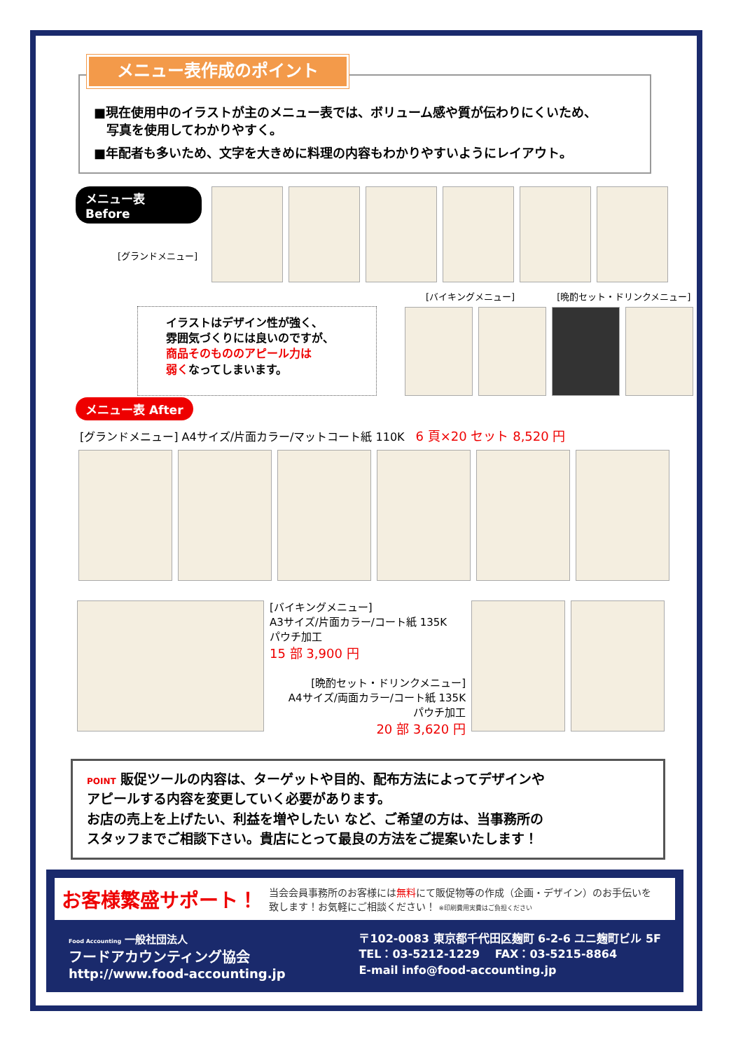メニュー表作成のポイント
■現在使用中のイラストが主のメニュー表では、ボリューム感や質が伝わりにくいため、
　写真を使用してわかりやすく。
■年配者も多いため、文字を大きめに料理の内容もわかりやすいようにレイアウト。
メニュー表 Before
[グランドメニュー]
イラストはデザイン性が強く、
雰囲気づくりには良いのですが、
商品そのもののアピール力は
弱くなってしまいます。
[バイキングメニュー] [晩酌セット・ドリンクメニュー]
メニュー表 After
[グランドメニュー] A4サイズ/片面カラー/マットコート紙 110K　6 頁×20 セット 8,520 円
[バイキングメニュー]
A3サイズ/片面カラー/コート紙 135K
パウチ加工
15 部 3,900 円
[晩酌セット・ドリンクメニュー]
A4サイズ/両面カラー/コート紙 135K
パウチ加工
20 部 3,620 円
POINT 販促ツールの内容は、ターゲットや目的、配布方法によってデザインや
アピールする内容を変更していく必要があります。
お店の売上を上げたい、利益を増やしたい など、ご希望の方は、当事務所の
スタッフまでご相談下さい。貴店にとって最良の方法をご提案いたします！
お客様繁盛サポート！
当会会員事務所のお客様には無料にて販促物等の作成（企画・デザイン）のお手伝いを
致します！お気軽にご相談ください！ ※印刷費用実費はご負担ください
Food Accounting 一般社団法人
フードアカウンティング協会
http://www.food-accounting.jp
〒102-0083 東京都千代田区麹町 6-2-6 ユニ麹町ビル 5F
TEL：03-5212-1229　 FAX：03-5215-8864
E-mail info@food-accounting.jp